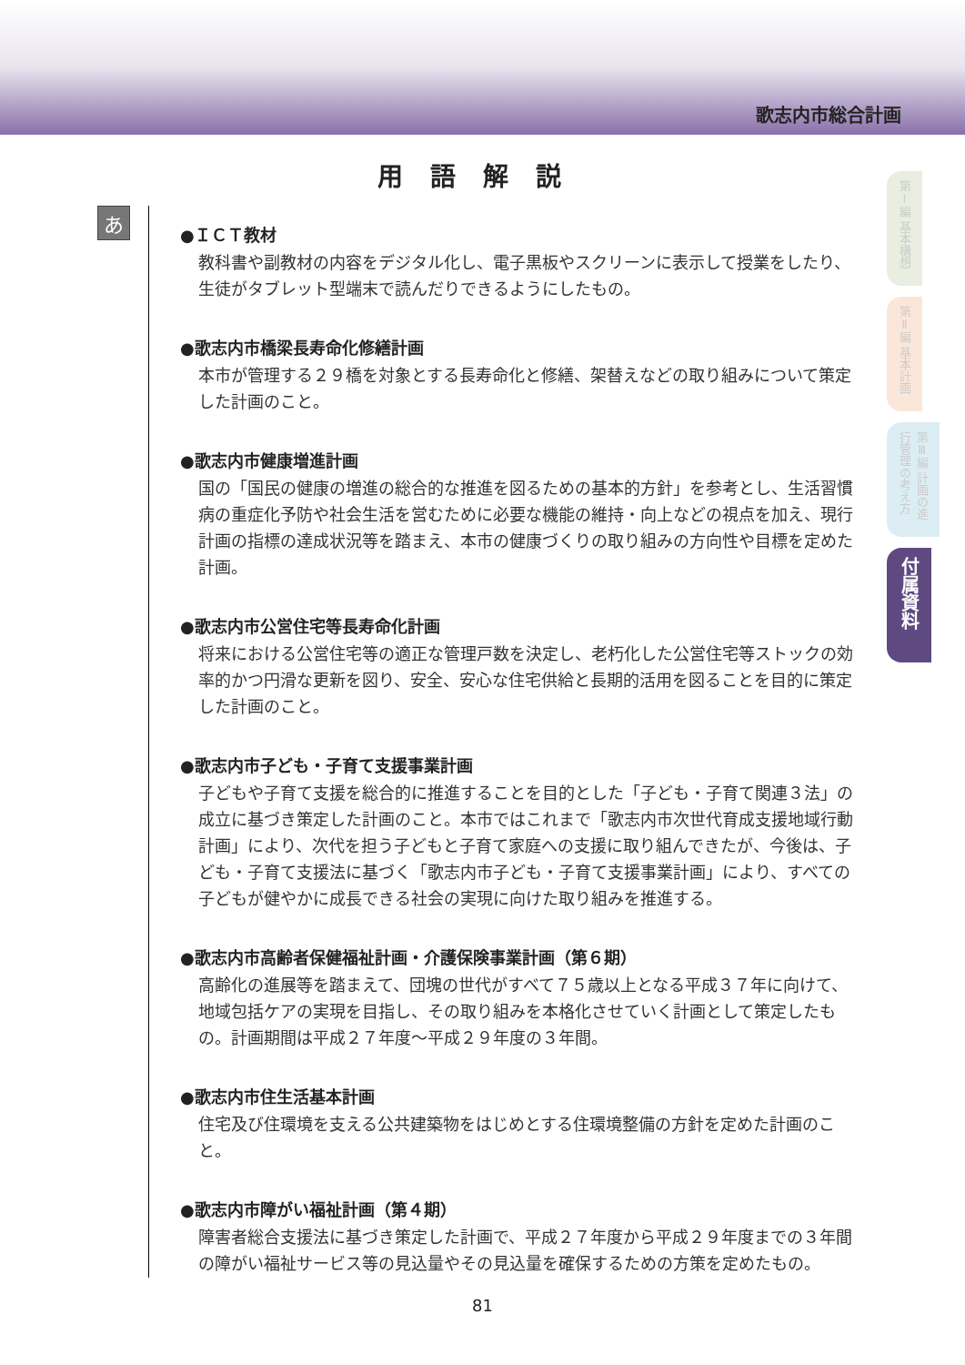歌志内市総合計画
用語解説
あ
●ＩＣＴ教材
教科書や副教材の内容をデジタル化し、電子黒板やスクリーンに表示して授業をしたり、生徒がタブレット型端末で読んだりできるようにしたもの。
●歌志内市橋梁長寿命化修繕計画
本市が管理する２９橋を対象とする長寿命化と修繕、架替えなどの取り組みについて策定した計画のこと。
●歌志内市健康増進計画
国の「国民の健康の増進の総合的な推進を図るための基本的方針」を参考とし、生活習慣病の重症化予防や社会生活を営むために必要な機能の維持・向上などの視点を加え、現行計画の指標の達成状況等を踏まえ、本市の健康づくりの取り組みの方向性や目標を定めた計画。
●歌志内市公営住宅等長寿命化計画
将来における公営住宅等の適正な管理戸数を決定し、老朽化した公営住宅等ストックの効率的かつ円滑な更新を図り、安全、安心な住宅供給と長期的活用を図ることを目的に策定した計画のこと。
●歌志内市子ども・子育て支援事業計画
子どもや子育て支援を総合的に推進することを目的とした「子ども・子育て関連３法」の成立に基づき策定した計画のこと。本市ではこれまで「歌志内市次世代育成支援地域行動計画」により、次代を担う子どもと子育て家庭への支援に取り組んできたが、今後は、子ども・子育て支援法に基づく「歌志内市子ども・子育て支援事業計画」により、すべての子どもが健やかに成長できる社会の実現に向けた取り組みを推進する。
●歌志内市高齢者保健福祉計画・介護保険事業計画（第６期）
高齢化の進展等を踏まえて、団塊の世代がすべて７５歳以上となる平成３７年に向けて、地域包括ケアの実現を目指し、その取り組みを本格化させていく計画として策定したもの。計画期間は平成２７年度～平成２９年度の３年間。
●歌志内市住生活基本計画
住宅及び住環境を支える公共建築物をはじめとする住環境整備の方針を定めた計画のこと。
●歌志内市障がい福祉計画（第４期）
障害者総合支援法に基づき策定した計画で、平成２７年度から平成２９年度までの３年間の障がい福祉サービス等の見込量やその見込量を確保するための方策を定めたもの。
81
第Ⅰ編 基本構想
第Ⅱ編 基本計画
第Ⅲ編 計画の進行管理の考え方
付属資料